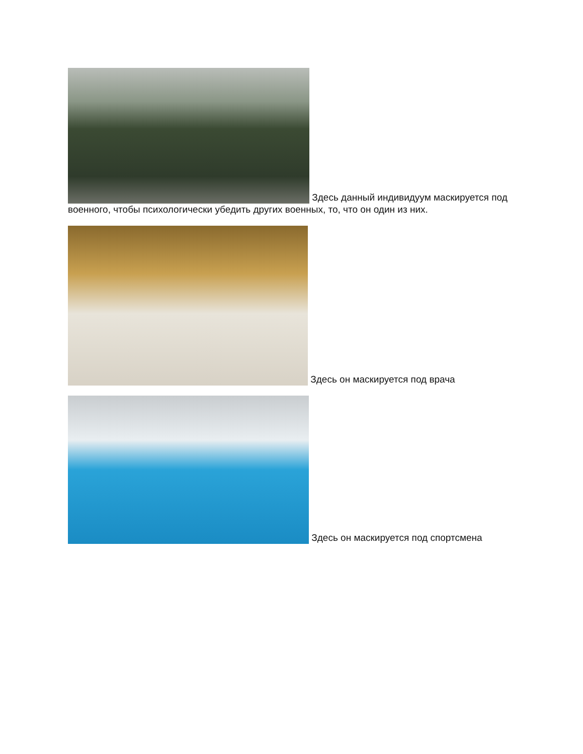Здесь данный индивидуум маскируется под военного, чтобы психологически убедить других военных, то, что он один из них.
Здесь он маскируется под врача
Здесь он маскируется под спортсмена